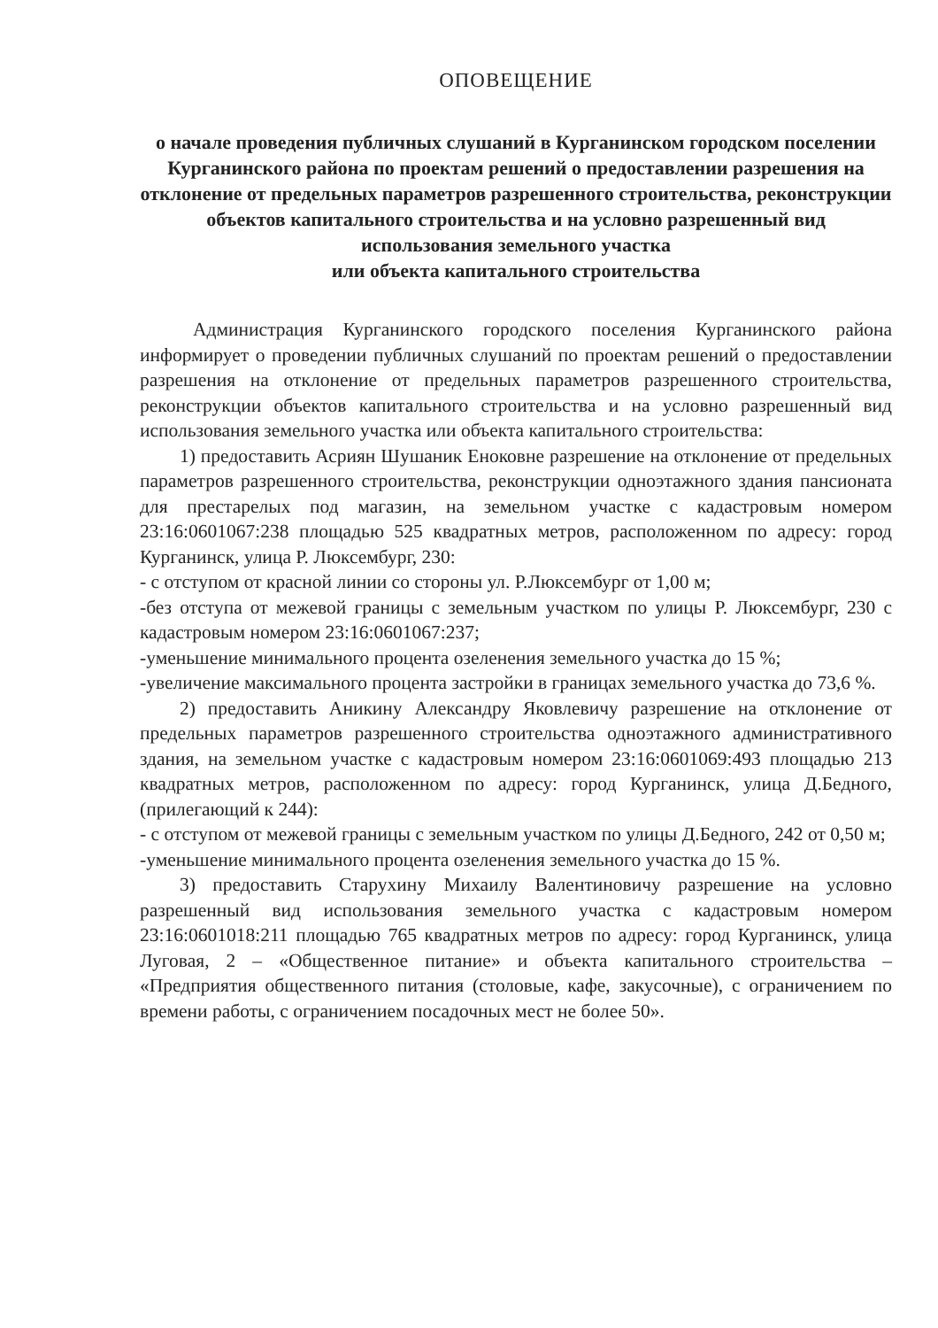ОПОВЕЩЕНИЕ
о начале проведения публичных слушаний в Курганинском городском поселении Курганинского района по проектам решений о предоставлении разрешения на отклонение от предельных параметров разрешенного строительства, реконструкции объектов капитального строительства и на условно разрешенный вид использования земельного участка
или объекта капитального строительства
Администрация Курганинского городского поселения Курганинского района информирует о проведении публичных слушаний по проектам решений о предоставлении разрешения на отклонение от предельных параметров разрешенного строительства, реконструкции объектов капитального строительства и на условно разрешенный вид использования земельного участка или объекта капитального строительства:
1) предоставить Асриян Шушаник Еноковне разрешение на отклонение от предельных параметров разрешенного строительства, реконструкции одноэтажного здания пансионата для престарелых под магазин, на земельном участке с кадастровым номером 23:16:0601067:238 площадью 525 квадратных метров, расположенном по адресу: город Курганинск, улица Р. Люксембург, 230:
- с отступом от красной линии со стороны ул. Р.Люксембург от 1,00 м;
-без отступа от межевой границы с земельным участком по улицы Р. Люксембург, 230 с кадастровым номером 23:16:0601067:237;
-уменьшение минимального процента озеленения земельного участка до 15 %;
-увеличение максимального процента застройки в границах земельного участка до 73,6 %.
2) предоставить Аникину Александру Яковлевичу разрешение на отклонение от предельных параметров разрешенного строительства одноэтажного административного здания, на земельном участке с кадастровым номером 23:16:0601069:493 площадью 213 квадратных метров, расположенном по адресу: город Курганинск, улица Д.Бедного, (прилегающий к 244):
- с отступом от межевой границы с земельным участком по улицы Д.Бедного, 242 от 0,50 м;
-уменьшение минимального процента озеленения земельного участка до 15 %.
3) предоставить Старухину Михаилу Валентиновичу разрешение на условно разрешенный вид использования земельного участка с кадастровым номером 23:16:0601018:211 площадью 765 квадратных метров по адресу: город Курганинск, улица Луговая, 2 – «Общественное питание» и объекта капитального строительства – «Предприятия общественного питания (столовые, кафе, закусочные), с ограничением по времени работы, с ограничением посадочных мест не более 50».